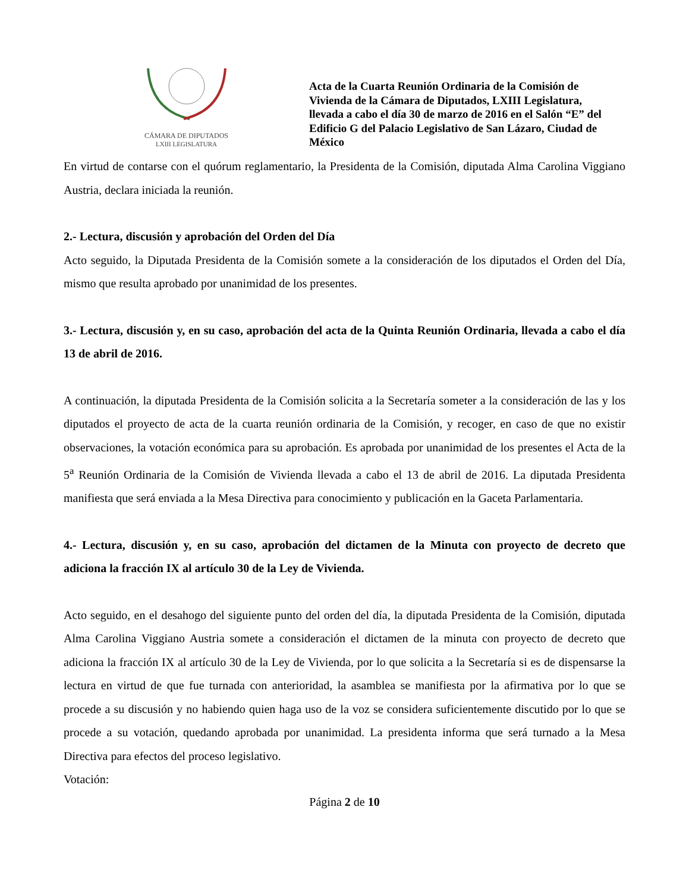CÁMARA DE DIPUTADOS
LXIII LEGISLATURA
Acta de la Cuarta Reunión Ordinaria de la Comisión de Vivienda de la Cámara de Diputados, LXIII Legislatura, llevada a cabo el día 30 de marzo de 2016 en el Salón “E” del Edificio G del Palacio Legislativo de San Lázaro, Ciudad de México
En virtud de contarse con el quórum reglamentario, la Presidenta de la Comisión, diputada Alma Carolina Viggiano Austria, declara iniciada la reunión.
2.- Lectura, discusión y aprobación del Orden del Día
Acto seguido, la Diputada Presidenta de la Comisión somete a la consideración de los diputados el Orden del Día, mismo que resulta aprobado por unanimidad de los presentes.
3.- Lectura, discusión y, en su caso, aprobación del acta de la Quinta Reunión Ordinaria, llevada a cabo el día 13 de abril de 2016.
A continuación, la diputada Presidenta de la Comisión solicita a la Secretaría someter a la consideración de las y los diputados el proyecto de acta de la cuarta reunión ordinaria de la Comisión, y recoger, en caso de que no existir observaciones, la votación económica para su aprobación. Es aprobada por unanimidad de los presentes el Acta de la 5<sup>a</sup> Reunión Ordinaria de la Comisión de Vivienda llevada a cabo el 13 de abril de 2016. La diputada Presidenta manifiesta que será enviada a la Mesa Directiva para conocimiento y publicación en la Gaceta Parlamentaria.
4.- Lectura, discusión y, en su caso, aprobación del dictamen de la Minuta con proyecto de decreto que adiciona la fracción IX al artículo 30 de la Ley de Vivienda.
Acto seguido, en el desahogo del siguiente punto del orden del día, la diputada Presidenta de la Comisión, diputada Alma Carolina Viggiano Austria somete a consideración el dictamen de la minuta con proyecto de decreto que adiciona la fracción IX al artículo 30 de la Ley de Vivienda, por lo que solicita a la Secretaría si es de dispensarse la lectura en virtud de que fue turnada con anterioridad, la asamblea se manifiesta por la afirmativa por lo que se procede a su discusión y no habiendo quien haga uso de la voz se considera suficientemente discutido por lo que se procede a su votación, quedando aprobada por unanimidad. La presidenta informa que será turnado a la Mesa Directiva para efectos del proceso legislativo.
Votación:
Página 2 de 10